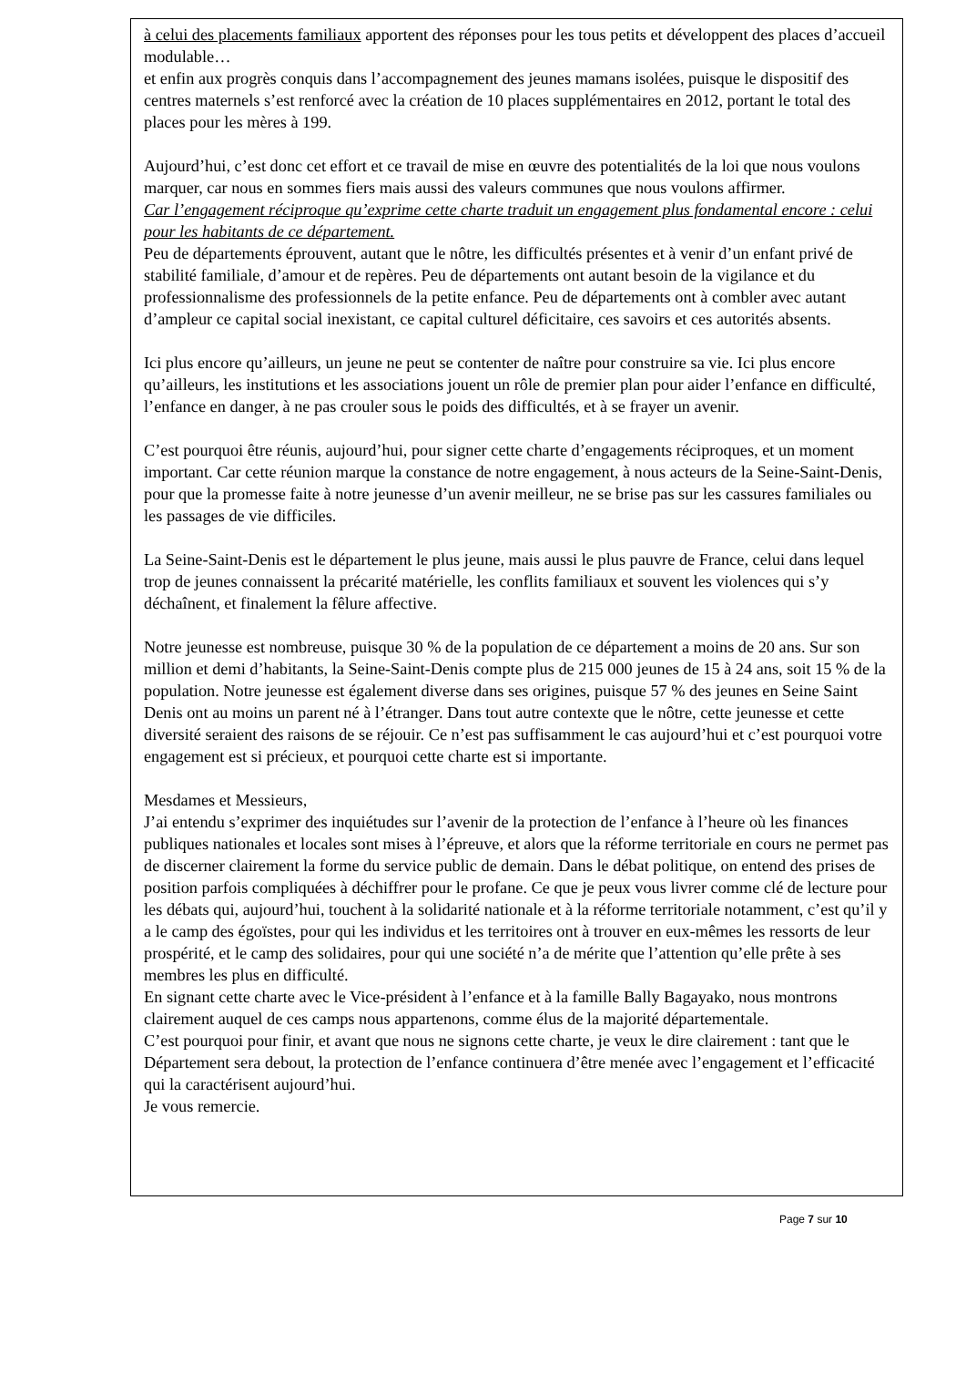à celui des placements familiaux apportent des réponses pour les tous petits et développent des places d’accueil modulable…
et enfin aux progrès conquis dans l’accompagnement des jeunes mamans isolées, puisque le dispositif des centres maternels s’est renforcé avec la création de 10 places supplémentaires en 2012, portant le total des places pour les mères à 199.
Aujourd’hui, c’est donc cet effort et ce travail de mise en œuvre des potentialités de la loi que nous voulons marquer, car nous en sommes fiers mais aussi des valeurs communes que nous voulons affirmer.
Car l’engagement réciproque qu’exprime cette charte traduit un engagement plus fondamental encore : celui pour les habitants de ce département.
Peu de départements éprouvent, autant que le nôtre, les difficultés présentes et à venir d’un enfant privé de stabilité familiale, d’amour et de repères. Peu de départements ont autant besoin de la vigilance et du professionnalisme des professionnels de la petite enfance. Peu de départements ont à combler avec autant d’ampleur ce capital social inexistant, ce capital culturel déficitaire, ces savoirs et ces autorités absents.
Ici plus encore qu’ailleurs, un jeune ne peut se contenter de naître pour construire sa vie. Ici plus encore qu’ailleurs, les institutions et les associations jouent un rôle de premier plan pour aider l’enfance en difficulté, l’enfance en danger, à ne pas crouler sous le poids des difficultés, et à se frayer un avenir.
C’est pourquoi être réunis, aujourd’hui, pour signer cette charte d’engagements réciproques, et un moment important. Car cette réunion marque la constance de notre engagement, à nous acteurs de la Seine-Saint-Denis, pour que la promesse faite à notre jeunesse d’un avenir meilleur, ne se brise pas sur les cassures familiales ou les passages de vie difficiles.
La Seine-Saint-Denis est le département le plus jeune, mais aussi le plus pauvre de France, celui dans lequel trop de jeunes connaissent la précarité matérielle, les conflits familiaux et souvent les violences qui s’y déchaînent, et finalement la fêlure affective.
Notre jeunesse est nombreuse, puisque 30 % de la population de ce département a moins de 20 ans. Sur son million et demi d’habitants, la Seine-Saint-Denis compte plus de 215 000 jeunes de 15 à 24 ans, soit 15 % de la population. Notre jeunesse est également diverse dans ses origines, puisque 57 % des jeunes en Seine Saint Denis ont au moins un parent né à l’étranger. Dans tout autre contexte que le nôtre, cette jeunesse et cette diversité seraient des raisons de se réjouir. Ce n’est pas suffisamment le cas aujourd’hui et c’est pourquoi votre engagement est si précieux, et pourquoi cette charte est si importante.
Mesdames et Messieurs,
J’ai entendu s’exprimer des inquiétudes sur l’avenir de la protection de l’enfance à l’heure où les finances publiques nationales et locales sont mises à l’épreuve, et alors que la réforme territoriale en cours ne permet pas de discerner clairement la forme du service public de demain. Dans le débat politique, on entend des prises de position parfois compliquées à déchiffrer pour le profane. Ce que je peux vous livrer comme clé de lecture pour les débats qui, aujourd’hui, touchent à la solidarité nationale et à la réforme territoriale notamment, c’est qu’il y a le camp des égoïstes, pour qui les individus et les territoires ont à trouver en eux-mêmes les ressorts de leur prospérité, et le camp des solidaires, pour qui une société n’a de mérite que l’attention qu’elle prête à ses membres les plus en difficulté.
En signant cette charte avec le Vice-président à l’enfance et à la famille Bally Bagayako, nous montrons clairement auquel de ces camps nous appartenons, comme élus de la majorité départementale.
C’est pourquoi pour finir, et avant que nous ne signons cette charte, je veux le dire clairement : tant que le Département sera debout, la protection de l’enfance continuera d’être menée avec l’engagement et l’efficacité qui la caractérisent aujourd’hui.
Je vous remercie.
Page 7 sur 10